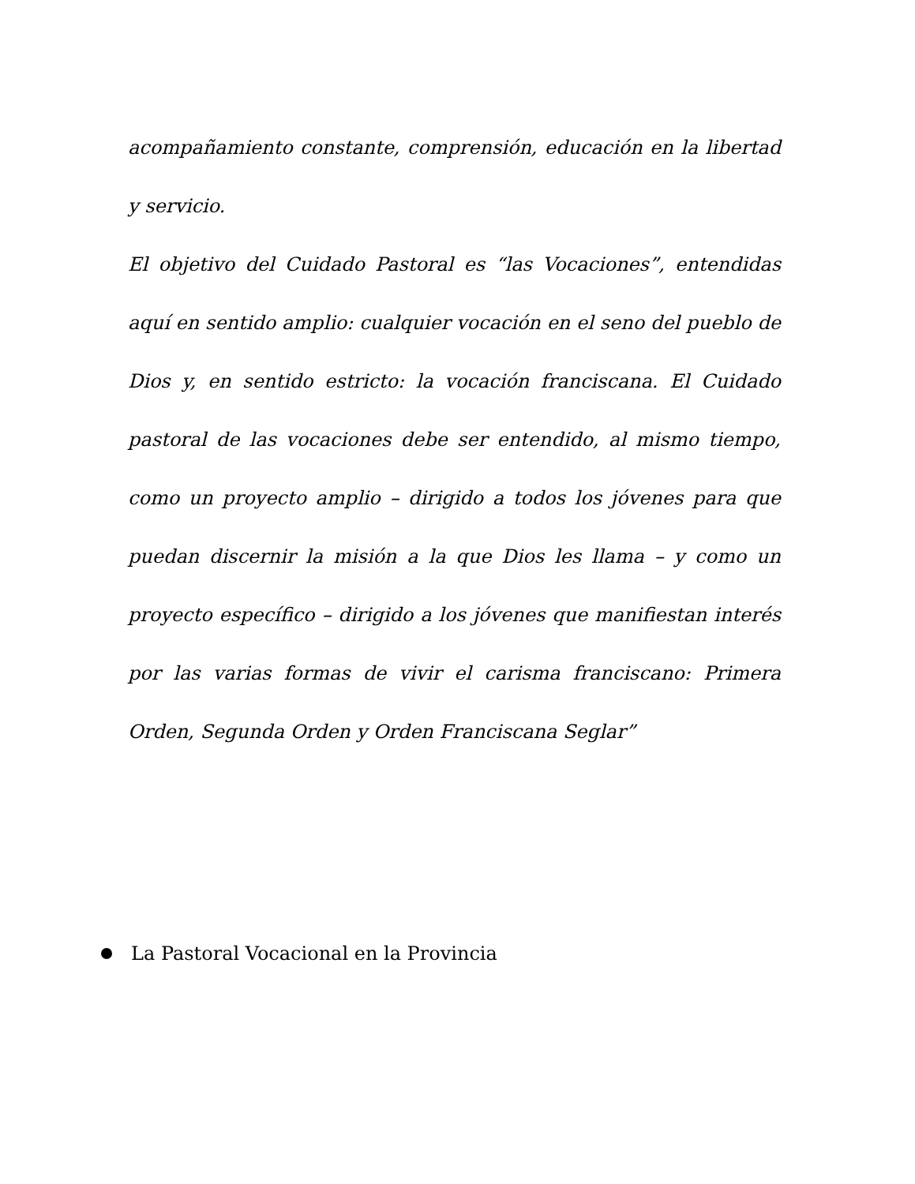acompañamiento constante, comprensión, educación en la libertad y servicio.
El objetivo del Cuidado Pastoral es “las Vocaciones”, entendidas aquí en sentido amplio: cualquier vocación en el seno del pueblo de Dios y, en sentido estricto: la vocación franciscana. El Cuidado pastoral de las vocaciones debe ser entendido, al mismo tiempo, como un proyecto amplio – dirigido a todos los jóvenes para que puedan discernir la misión a la que Dios les llama – y como un proyecto específico – dirigido a los jóvenes que manifiestan interés por las varias formas de vivir el carisma franciscano: Primera Orden, Segunda Orden y Orden Franciscana Seglar”
La Pastoral Vocacional en la Provincia